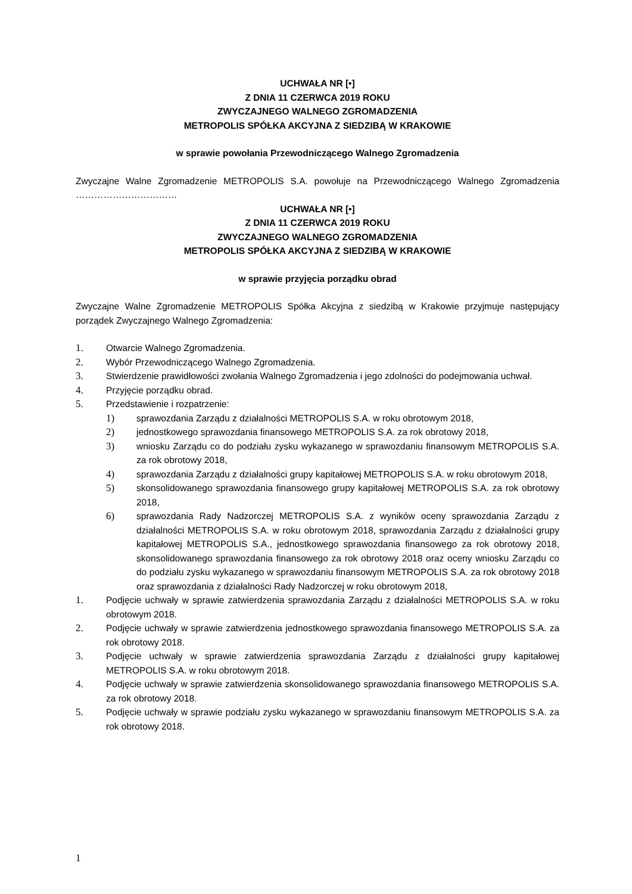UCHWAŁA NR [•]
Z DNIA 11 CZERWCA 2019 ROKU
ZWYCZAJNEGO WALNEGO ZGROMADZENIA
METROPOLIS SPÓŁKA AKCYJNA Z SIEDZIBĄ W KRAKOWIE
w sprawie powołania Przewodniczącego Walnego Zgromadzenia
Zwyczajne Walne Zgromadzenie METROPOLIS S.A. powołuje na Przewodniczącego Walnego Zgromadzenia ……………………………
UCHWAŁA NR [•]
Z DNIA 11 CZERWCA 2019 ROKU
ZWYCZAJNEGO WALNEGO ZGROMADZENIA
METROPOLIS SPÓŁKA AKCYJNA Z SIEDZIBĄ W KRAKOWIE
w sprawie przyjęcia porządku obrad
Zwyczajne Walne Zgromadzenie METROPOLIS Spółka Akcyjna z siedzibą w Krakowie przyjmuje następujący porządek Zwyczajnego Walnego Zgromadzenia:
1. Otwarcie Walnego Zgromadzenia.
2. Wybór Przewodniczącego Walnego Zgromadzenia.
3. Stwierdzenie prawidłowości zwołania Walnego Zgromadzenia i jego zdolności do podejmowania uchwał.
4. Przyjęcie porządku obrad.
5. Przedstawienie i rozpatrzenie:
1) sprawozdania Zarządu z działalności METROPOLIS S.A. w roku obrotowym 2018,
2) jednostkowego sprawozdania finansowego METROPOLIS S.A. za rok obrotowy 2018,
3) wniosku Zarządu co do podziału zysku wykazanego w sprawozdaniu finansowym METROPOLIS S.A. za rok obrotowy 2018,
4) sprawozdania Zarządu z działalności grupy kapitałowej METROPOLIS S.A. w roku obrotowym 2018,
5) skonsolidowanego sprawozdania finansowego grupy kapitałowej METROPOLIS S.A. za rok obrotowy 2018,
6) sprawozdania Rady Nadzorczej METROPOLIS S.A. z wyników oceny sprawozdania Zarządu z działalności METROPOLIS S.A. w roku obrotowym 2018, sprawozdania Zarządu z działalności grupy kapitałowej METROPOLIS S.A., jednostkowego sprawozdania finansowego za rok obrotowy 2018, skonsolidowanego sprawozdania finansowego za rok obrotowy 2018 oraz oceny wniosku Zarządu co do podziału zysku wykazanego w sprawozdaniu finansowym METROPOLIS S.A. za rok obrotowy 2018 oraz sprawozdania z działalności Rady Nadzorczej w roku obrotowym 2018,
1. Podjęcie uchwały w sprawie zatwierdzenia sprawozdania Zarządu z działalności METROPOLIS S.A. w roku obrotowym 2018.
2. Podjęcie uchwały w sprawie zatwierdzenia jednostkowego sprawozdania finansowego METROPOLIS S.A. za rok obrotowy 2018.
3. Podjęcie uchwały w sprawie zatwierdzenia sprawozdania Zarządu z działalności grupy kapitałowej METROPOLIS S.A. w roku obrotowym 2018.
4. Podjęcie uchwały w sprawie zatwierdzenia skonsolidowanego sprawozdania finansowego METROPOLIS S.A. za rok obrotowy 2018.
5. Podjęcie uchwały w sprawie podziału zysku wykazanego w sprawozdaniu finansowym METROPOLIS S.A. za rok obrotowy 2018.
1